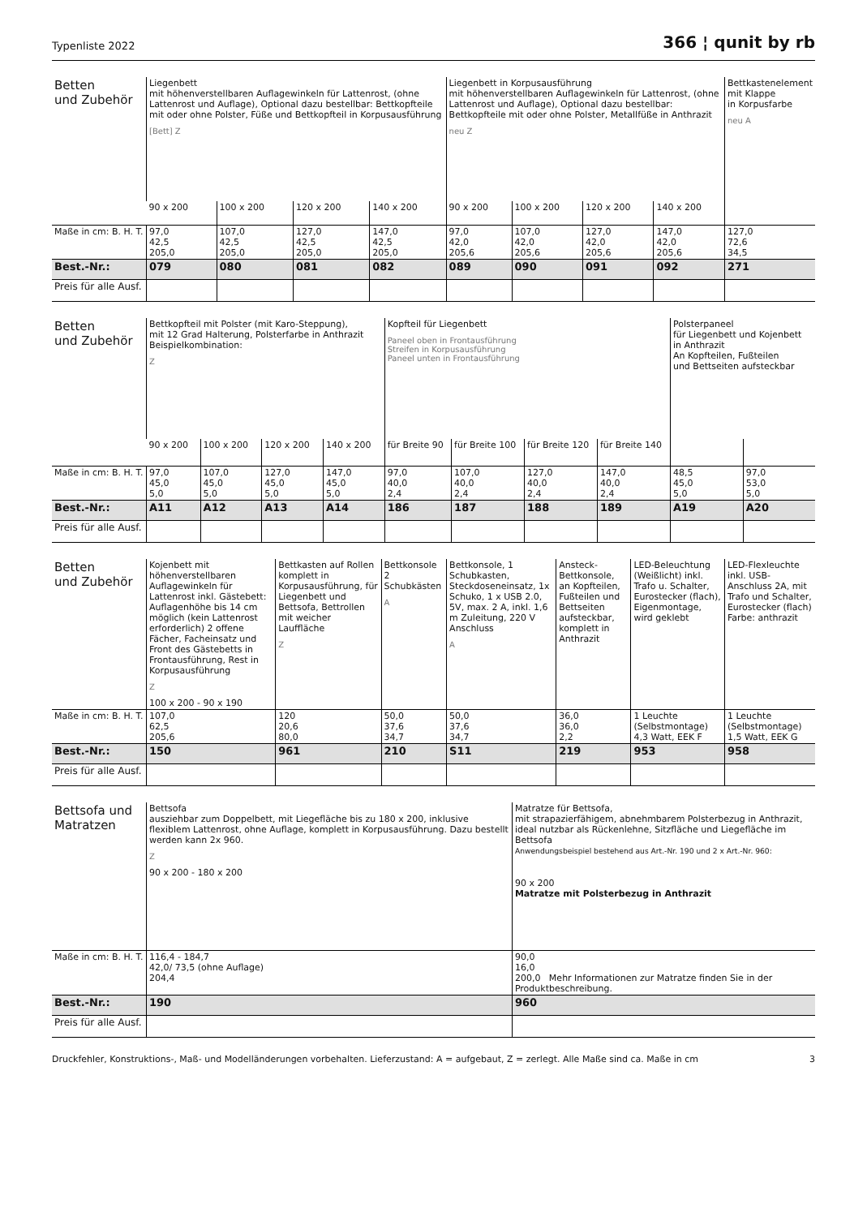Typenliste 2022 366 ¦ qunit by rb
| Betten und Zubehör | Liegenbett mit höhenverstellbaren Auflagewinkeln für Lattenrost, (ohne Lattenrost und Auflage), Optional dazu bestellbar: Bettkopfteile mit oder ohne Polster, Füße und Bettkopfteil in Korpusausführung [Bett] Z | | | | Liegenbett in Korpusausführung mit höhenverstellbaren Auflagewinkeln für Lattenrost, (ohne Lattenrost und Auflage), Optional dazu bestellbar: Bettkopfteile mit oder ohne Polster, Metallfüße in Anthrazit neu Z | | | | Bettkastenelement mit Klappe in Korpusfarbe neu A |
| | 90 x 200 | 100 x 200 | 120 x 200 | 140 x 200 | 90 x 200 | 100 x 200 | 120 x 200 | 140 x 200 | |
| Maße in cm: B. H. T. | 97,0 42,5 205,0 | 107,0 42,5 205,0 | 127,0 42,5 205,0 | 147,0 42,5 205,0 | 97,0 42,0 205,6 | 107,0 42,0 205,6 | 127,0 42,0 205,6 | 147,0 42,0 205,6 | 127,0 72,6 34,5 |
| Best.-Nr.: | 079 | 080 | 081 | 082 | 089 | 090 | 091 | 092 | 271 |
| Preis für alle Ausf. | | | | | | | | | |
| Betten und Zubehör | Bettkopfteil mit Polster (mit Karo-Steppung), mit 12 Grad Halterung, Polsterfarbe in Anthrazit Beispielkombination: Z | | | | Kopfteil für Liegenbett Paneel oben in Frontausführung Streifen in Korpusausführung Paneel unten in Frontausführung | | | | Polsterpaneel für Liegenbett und Kojenbett in Anthrazit An Kopfteilen, Fußteilen und Bettseiten aufsteckbar | |
| | 90 x 200 | 100 x 200 | 120 x 200 | 140 x 200 | für Breite 90 | für Breite 100 | für Breite 120 | für Breite 140 | | |
| Maße in cm: B. H. T. | 97,0 45,0 5,0 | 107,0 45,0 5,0 | 127,0 45,0 5,0 | 147,0 45,0 5,0 | 97,0 40,0 2,4 | 107,0 40,0 2,4 | 127,0 40,0 2,4 | 147,0 40,0 2,4 | 48,5 45,0 5,0 | 97,0 53,0 5,0 |
| Best.-Nr.: | A11 | A12 | A13 | A14 | 186 | 187 | 188 | 189 | A19 | A20 |
| Preis für alle Ausf. | | | | | | | | | | |
| Betten und Zubehör | Kojenbett mit höhenverstellbaren Auflagewinkeln für Lattenrost inkl. Gästebett: Auflagenhöhe bis 14 cm möglich (kein Lattenrost erforderlich) 2 offene Fächer, Facheinsatz und Front des Gästebetts in Frontausführung, Rest in Korpusausführung Z 100 x 200 - 90 x 190 | Bettkasten auf Rollen komplett in Korpusausführung, für Liegenbett und Bettsofa, Bettrollen mit weicher Lauffläche Z | Bettkonsole 2 Schubkästen A | Bettkonsole, 1 Schubkasten, Steckdoseneinsatz, 1x Schuko, 1 x USB 2.0, 5V, max. 2 A, inkl. 1,6 m Zuleitung, 220 V Anschluss A | Ansteck-Bettkonsole, an Kopfteilen, Fußteilen und Bettseiten aufsteckbar, komplett in Anthrazit | LED-Beleuchtung (Weißlicht) inkl. Trafo u. Schalter, Eurostecker (flach), Eigenmontage, wird geklebt | LED-Flexleuchte inkl. USB-Anschluss 2A, mit Trafo und Schalter, Eurostecker (flach) Farbe: anthrazit |
| Maße in cm: B. H. T. | 107,0 62,5 205,6 | 120 20,6 80,0 | 50,0 37,6 34,7 | 50,0 37,6 34,7 | 36,0 36,0 2,2 | 1 Leuchte (Selbstmontage) 4,3 Watt, EEK F | 1 Leuchte (Selbstmontage) 1,5 Watt, EEK G |
| Best.-Nr.: | 150 | 961 | 210 | S11 | 219 | 953 | 958 |
| Preis für alle Ausf. | | | | | | | |
| Bettsofa und Matratzen | Bettsofa ausziehbar zum Doppelbett, mit Liegefläche bis zu 180 x 200, inklusive flexiblem Lattenrost, ohne Auflage, komplett in Korpusausführung. Dazu bestellt werden kann 2x 960. Z 90 x 200 - 180 x 200 | Matratze für Bettsofa, mit strapazierfähigem, abnehmbarem Polsterbezug in Anthrazit, ideal nutzbar als Rückenlehne, Sitzfläche und Liegefläche im Bettsofa Anwendungsbeispiel bestehend aus Art.-Nr. 190 und 2 x Art.-Nr. 960: 90 x 200 Matratze mit Polsterbezug in Anthrazit |
| Maße in cm: B. H. T. | 116,4 - 184,7 42,0/ 73,5 (ohne Auflage) 204,4 | 90,0 16,0 200,0 Mehr Informationen zur Matratze finden Sie in der Produktbeschreibung. |
| Best.-Nr.: | 190 | 960 |
| Preis für alle Ausf. | | |
Druckfehler, Konstruktions-, Maß- und Modelländerungen vorbehalten. Lieferzustand: A = aufgebaut, Z = zerlegt. Alle Maße sind ca. Maße in cm 3